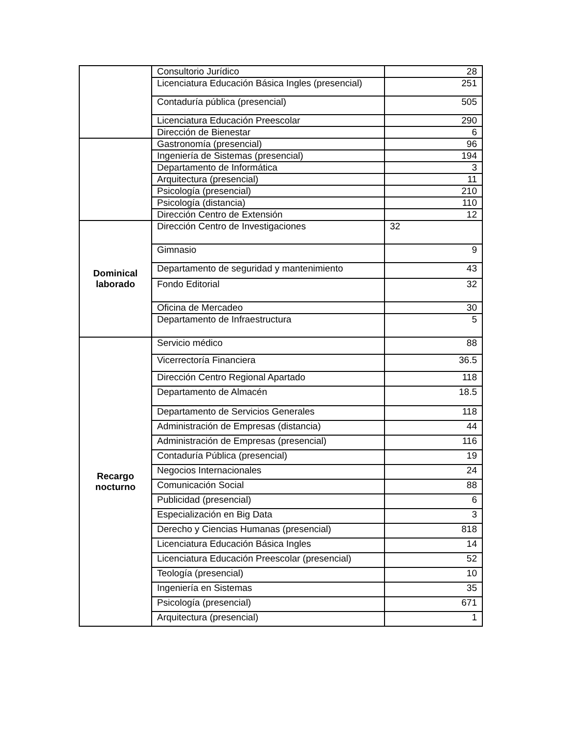| | Consultorio Jurídico | 28 |
| | Licenciatura Educación Básica Ingles (presencial) | 251 |
| | Contaduría pública (presencial) | 505 |
| | Licenciatura Educación Preescolar | 290 |
| | Dirección de Bienestar | 6 |
| | Gastronomía (presencial) | 96 |
| | Ingeniería de Sistemas (presencial) | 194 |
| | Departamento de Informática | 3 |
| | Arquitectura (presencial) | 11 |
| | Psicología (presencial) | 210 |
| | Psicología (distancia) | 110 |
| | Dirección Centro de Extensión | 12 |
| Dominical laborado | Dirección Centro de Investigaciones | 32 |
| | Gimnasio | 9 |
| | Departamento de seguridad y mantenimiento | 43 |
| | Fondo Editorial | 32 |
| | Oficina de Mercadeo | 30 |
| | Departamento de Infraestructura | 5 |
| Recargo nocturno | Servicio médico | 88 |
| | Vicerrectoría Financiera | 36.5 |
| | Dirección Centro Regional Apartado | 118 |
| | Departamento de Almacén | 18.5 |
| | Departamento de Servicios Generales | 118 |
| | Administración de Empresas (distancia) | 44 |
| | Administración de Empresas (presencial) | 116 |
| | Contaduría Pública (presencial) | 19 |
| | Negocios Internacionales | 24 |
| | Comunicación Social | 88 |
| | Publicidad (presencial) | 6 |
| | Especialización en Big Data | 3 |
| | Derecho y Ciencias Humanas (presencial) | 818 |
| | Licenciatura Educación Básica Ingles | 14 |
| | Licenciatura Educación Preescolar (presencial) | 52 |
| | Teología (presencial) | 10 |
| | Ingeniería en Sistemas | 35 |
| | Psicología (presencial) | 671 |
| | Arquitectura (presencial) | 1 |